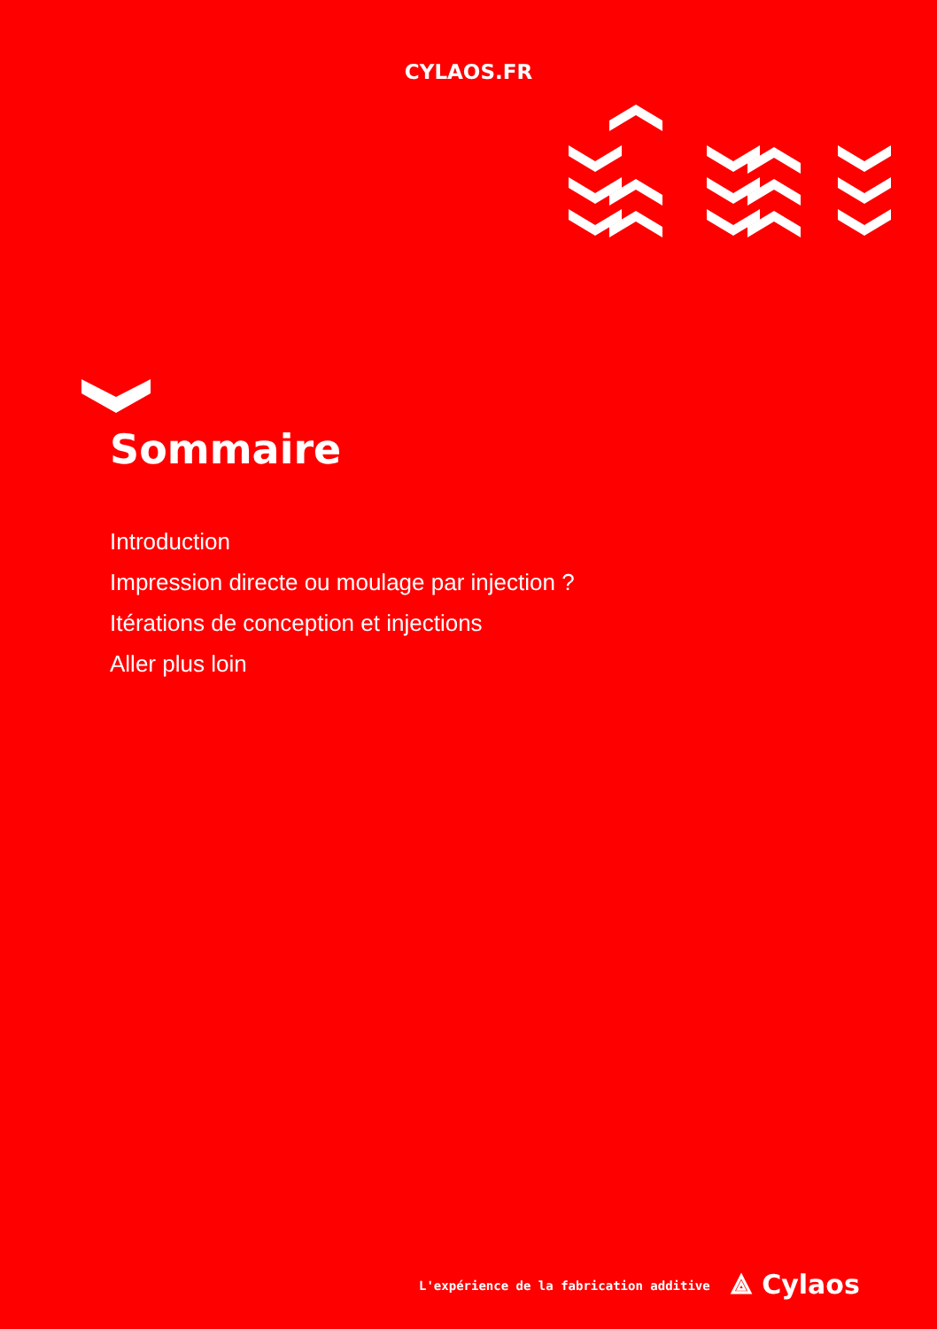CYLAOS.FR
Sommaire
Introduction
Impression directe ou moulage par injection ?
Itérations de conception et injections
Aller plus loin
L'expérience de la fabrication additive ⟁ Cylaos